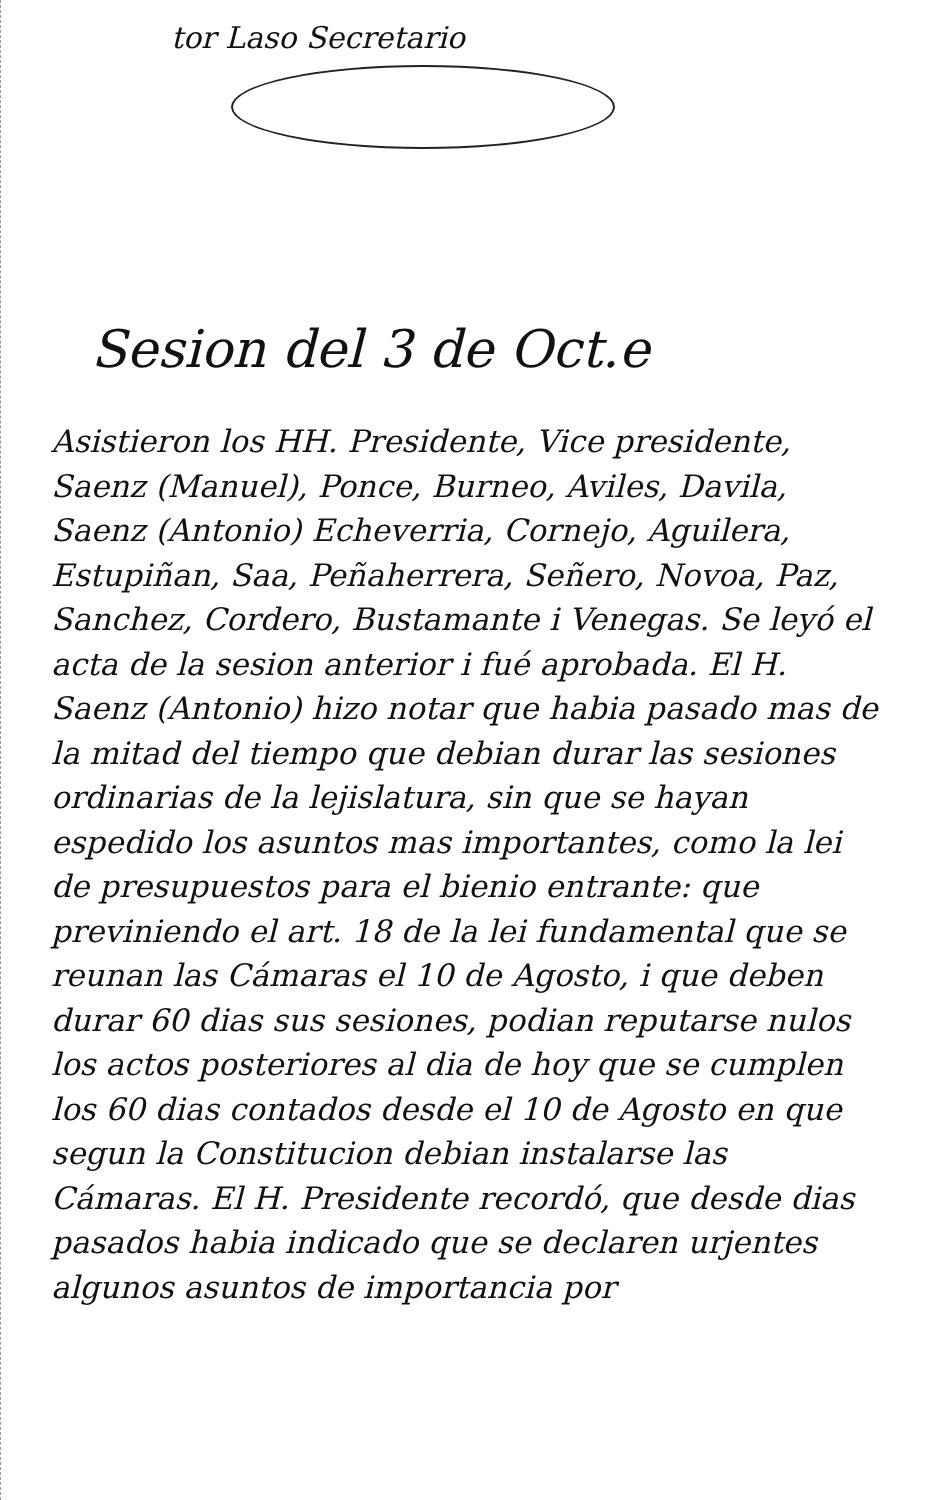tor Laso Secretario
Sesion del 3 de Oct.e
Asistieron los HH. Presidente, Vice presidente, Saenz (Manuel), Ponce, Burneo, Aviles, Davila, Saenz (Antonio) Echeverria, Cornejo, Aguilera, Estupiñan, Saa, Peñaherrera, Señero, Novoa, Paz, Sanchez, Cordero, Bustamante i Venegas. Se leyó el acta de la sesion anterior i fué aprobada. El H. Saenz (Antonio) hizo notar que habia pasado mas de la mitad del tiempo que debian durar las sesiones ordinarias de la lejislatura, sin que se hayan espedido los asuntos mas importantes, como la lei de presupuestos para el bienio entrante: que previniendo el art. 18 de la lei fundamental que se reunan las Cámaras el 10 de Agosto, i que deben durar 60 dias sus sesiones, podian reputarse nulos los actos posteriores al dia de hoy que se cumplen los 60 dias contados desde el 10 de Agosto en que segun la Constitucion debian instalarse las Cámaras. El H. Presidente recordó, que desde dias pasados habia indicado que se declaren urjentes algunos asuntos de importancia por